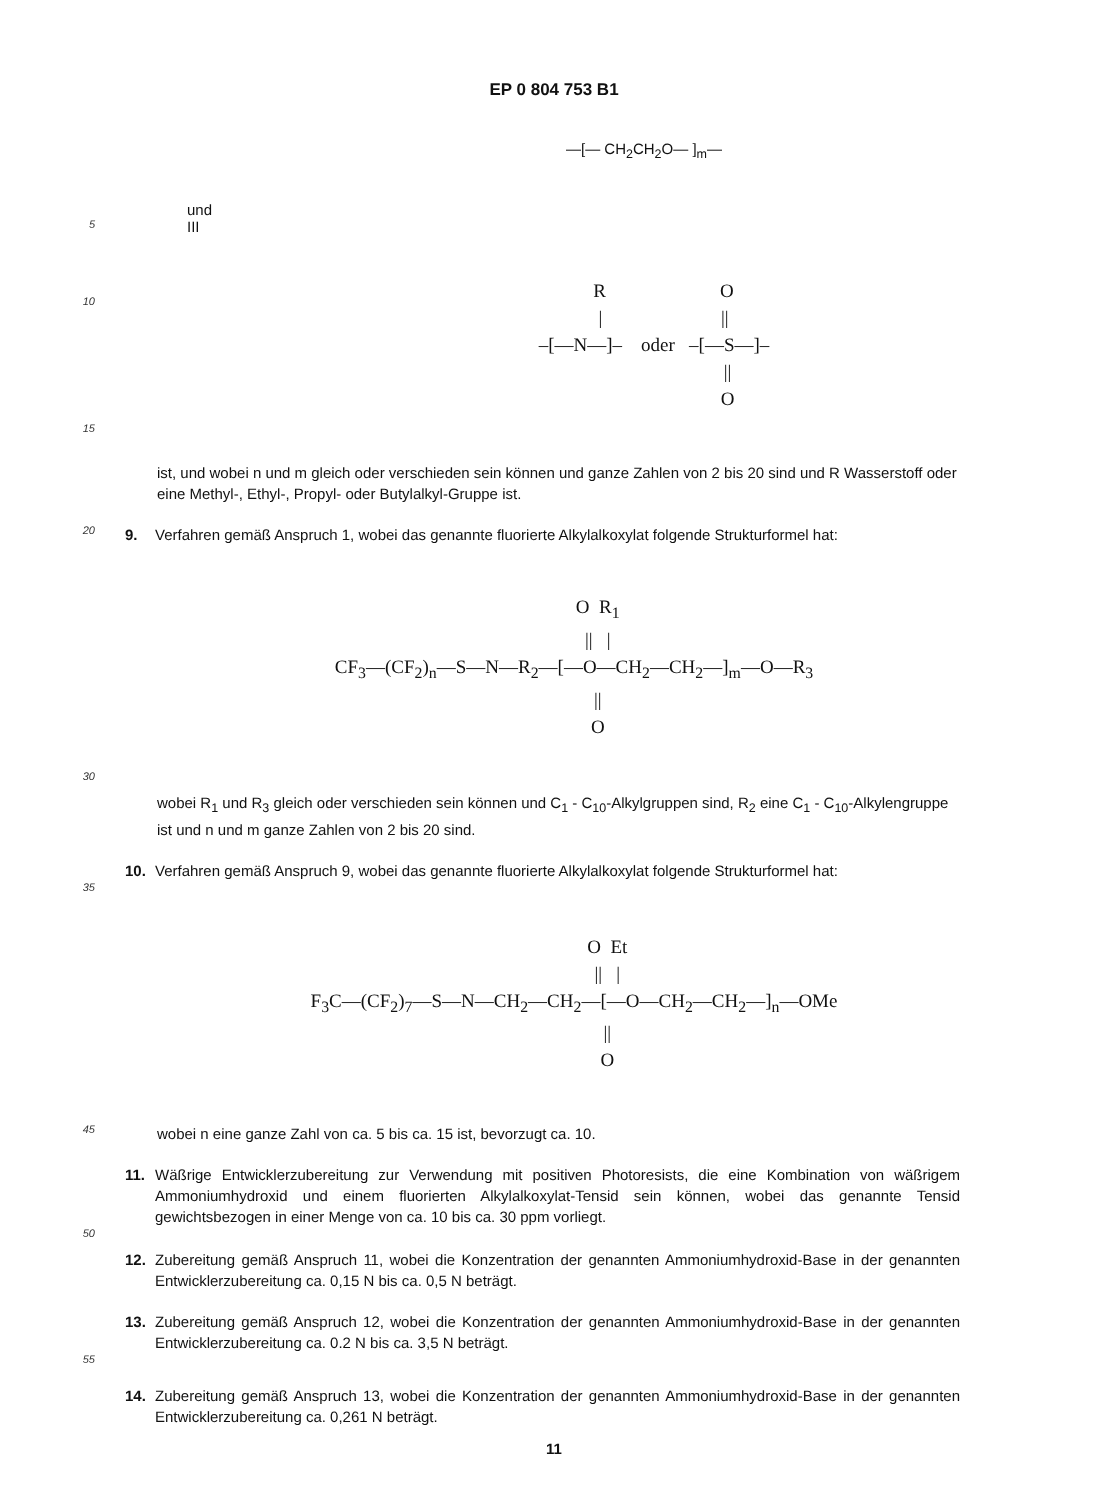EP 0 804 753 B1
—[— CH<sub>2</sub>CH<sub>2</sub>O— ]<sub>m</sub>—
und
5
III
10
R O | || –[—N—]– oder –[—S—]– || O
15
ist, und wobei n und m gleich oder verschieden sein können und ganze Zahlen von 2 bis 20 sind und R Wasserstoff oder eine Methyl-, Ethyl-, Propyl- oder Butylalkyl-Gruppe ist.
20
9. Verfahren gemäß Anspruch 1, wobei das genannte fluorierte Alkylalkoxylat folgende Strukturformel hat:
O R<sub>1</sub> || | CF<sub>3</sub>—(CF<sub>2</sub>)<sub>n</sub>—S—N—R<sub>2</sub>—[—O—CH<sub>2</sub>—CH<sub>2</sub>—]<sub>m</sub>—O—R<sub>3</sub> || O
30
wobei R<sub>1</sub> und R<sub>3</sub> gleich oder verschieden sein können und C<sub>1</sub> - C<sub>10</sub>-Alkylgruppen sind, R<sub>2</sub> eine C<sub>1</sub> - C<sub>10</sub>-Alkylengruppe ist und n und m ganze Zahlen von 2 bis 20 sind.
10. Verfahren gemäß Anspruch 9, wobei das genannte fluorierte Alkylalkoxylat folgende Strukturformel hat:
35
O Et || | F<sub>3</sub>C—(CF<sub>2</sub>)<sub>7</sub>—S—N—CH<sub>2</sub>—CH<sub>2</sub>—[—O—CH<sub>2</sub>—CH<sub>2</sub>—]<sub>n</sub>—OMe || O
45
wobei n eine ganze Zahl von ca. 5 bis ca. 15 ist, bevorzugt ca. 10.
11. Wäßrige Entwicklerzubereitung zur Verwendung mit positiven Photoresists, die eine Kombination von wäßrigem Ammoniumhydroxid und einem fluorierten Alkylalkoxylat-Tensid sein können, wobei das genannte Tensid gewichtsbezogen in einer Menge von ca. 10 bis ca. 30 ppm vorliegt.
50
12. Zubereitung gemäß Anspruch 11, wobei die Konzentration der genannten Ammoniumhydroxid-Base in der genannten Entwicklerzubereitung ca. 0,15 N bis ca. 0,5 N beträgt.
13. Zubereitung gemäß Anspruch 12, wobei die Konzentration der genannten Ammoniumhydroxid-Base in der genannten Entwicklerzubereitung ca. 0.2 N bis ca. 3,5 N beträgt.
55
14. Zubereitung gemäß Anspruch 13, wobei die Konzentration der genannten Ammoniumhydroxid-Base in der genannten Entwicklerzubereitung ca. 0,261 N beträgt.
11